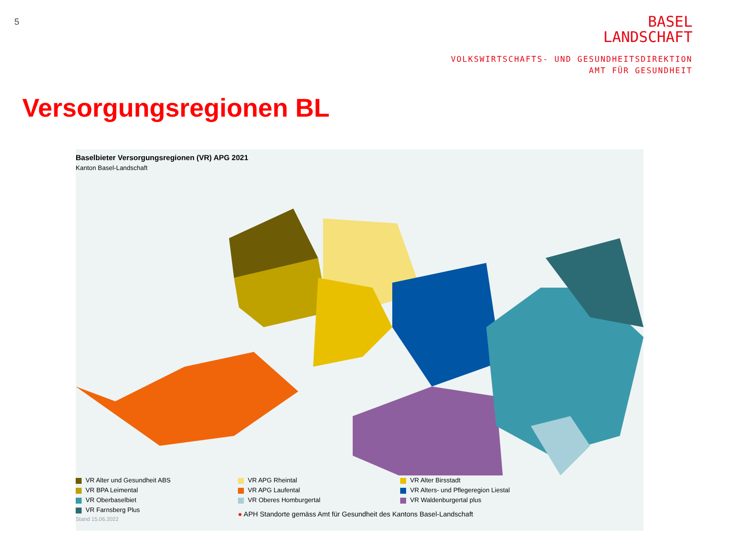5
BASEL
LANDSCHAFT
VOLKSWIRTSCHAFTS- UND GESUNDHEITSDIREKTION
AMT FÜR GESUNDHEIT
Versorgungsregionen BL
Baselbieter Versorgungsregionen (VR) APG 2021
Kanton Basel-Landschaft
VR Alter und Gesundheit ABS VR APG Rheintal VR Alter Birsstadt VR BPA Leimental VR APG Laufental VR Alters- und Pflegeregion Liestal VR Oberbaselbiet VR Oberes Homburgertal VR Waldenburgertal plus VR Farnsberg Plus
● APH Standorte gemäss Amt für Gesundheit des Kantons Basel-Landschaft
Stand 15.06.2022